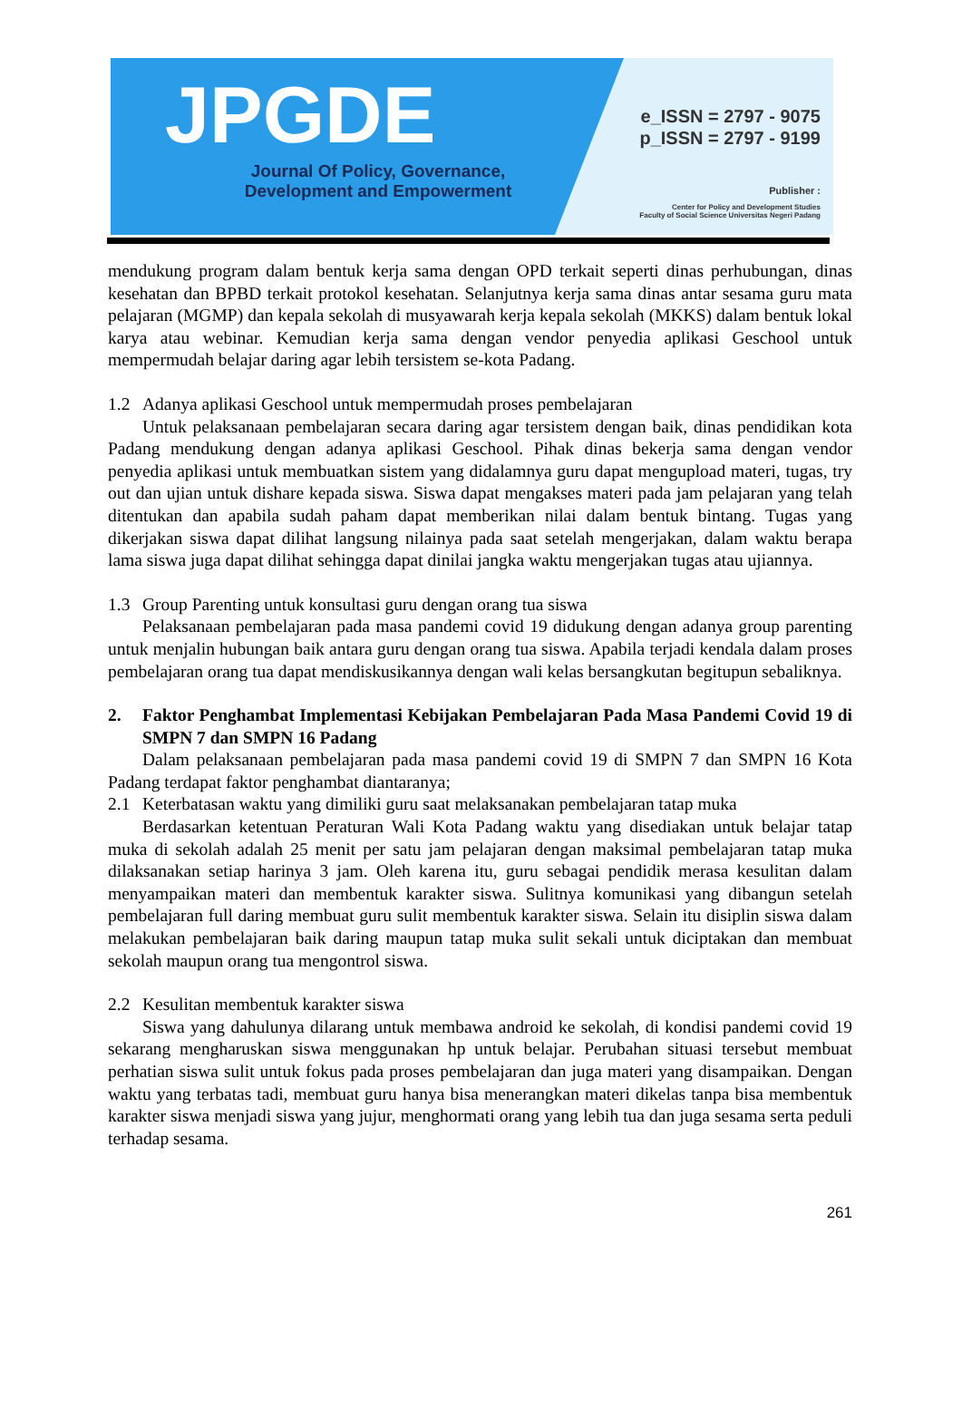JPGDE
Journal Of Policy, Governance,
Development and Empowerment
e_ISSN = 2797 - 9075
p_ISSN = 2797 - 9199
Publisher :
Center for Policy and Development Studies
Faculty of Social Science Universitas Negeri Padang
mendukung program dalam bentuk kerja sama dengan OPD terkait seperti dinas perhubungan, dinas kesehatan dan BPBD terkait protokol kesehatan. Selanjutnya kerja sama dinas antar sesama guru mata pelajaran (MGMP) dan kepala sekolah di musyawarah kerja kepala sekolah (MKKS) dalam bentuk lokal karya atau webinar. Kemudian kerja sama dengan vendor penyedia aplikasi Geschool untuk mempermudah belajar daring agar lebih tersistem se-kota Padang.
1.2 Adanya aplikasi Geschool untuk mempermudah proses pembelajaran
Untuk pelaksanaan pembelajaran secara daring agar tersistem dengan baik, dinas pendidikan kota Padang mendukung dengan adanya aplikasi Geschool. Pihak dinas bekerja sama dengan vendor penyedia aplikasi untuk membuatkan sistem yang didalamnya guru dapat mengupload materi, tugas, try out dan ujian untuk dishare kepada siswa. Siswa dapat mengakses materi pada jam pelajaran yang telah ditentukan dan apabila sudah paham dapat memberikan nilai dalam bentuk bintang. Tugas yang dikerjakan siswa dapat dilihat langsung nilainya pada saat setelah mengerjakan, dalam waktu berapa lama siswa juga dapat dilihat sehingga dapat dinilai jangka waktu mengerjakan tugas atau ujiannya.
1.3 Group Parenting untuk konsultasi guru dengan orang tua siswa
Pelaksanaan pembelajaran pada masa pandemi covid 19 didukung dengan adanya group parenting untuk menjalin hubungan baik antara guru dengan orang tua siswa. Apabila terjadi kendala dalam proses pembelajaran orang tua dapat mendiskusikannya dengan wali kelas bersangkutan begitupun sebaliknya.
2. Faktor Penghambat Implementasi Kebijakan Pembelajaran Pada Masa Pandemi Covid 19 di SMPN 7 dan SMPN 16 Padang
Dalam pelaksanaan pembelajaran pada masa pandemi covid 19 di SMPN 7 dan SMPN 16 Kota Padang terdapat faktor penghambat diantaranya;
2.1 Keterbatasan waktu yang dimiliki guru saat melaksanakan pembelajaran tatap muka
Berdasarkan ketentuan Peraturan Wali Kota Padang waktu yang disediakan untuk belajar tatap muka di sekolah adalah 25 menit per satu jam pelajaran dengan maksimal pembelajaran tatap muka dilaksanakan setiap harinya 3 jam. Oleh karena itu, guru sebagai pendidik merasa kesulitan dalam menyampaikan materi dan membentuk karakter siswa. Sulitnya komunikasi yang dibangun setelah pembelajaran full daring membuat guru sulit membentuk karakter siswa. Selain itu disiplin siswa dalam melakukan pembelajaran baik daring maupun tatap muka sulit sekali untuk diciptakan dan membuat sekolah maupun orang tua mengontrol siswa.
2.2 Kesulitan membentuk karakter siswa
Siswa yang dahulunya dilarang untuk membawa android ke sekolah, di kondisi pandemi covid 19 sekarang mengharuskan siswa menggunakan hp untuk belajar. Perubahan situasi tersebut membuat perhatian siswa sulit untuk fokus pada proses pembelajaran dan juga materi yang disampaikan. Dengan waktu yang terbatas tadi, membuat guru hanya bisa menerangkan materi dikelas tanpa bisa membentuk karakter siswa menjadi siswa yang jujur, menghormati orang yang lebih tua dan juga sesama serta peduli terhadap sesama.
261